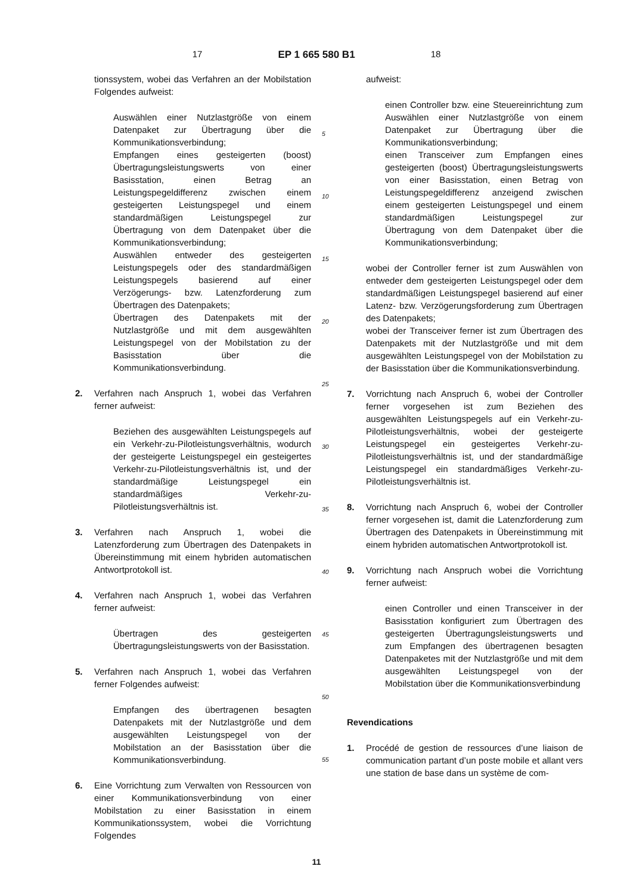17 EP 1 665 580 B1 18
tionssystem, wobei das Verfahren an der Mobilstation Folgendes aufweist:
Auswählen einer Nutzlastgröße von einem Datenpaket zur Übertragung über die Kommunikationsverbindung;
Empfangen eines gesteigerten (boost) Übertragungsleistungswerts von einer Basisstation, einen Betrag an Leistungspegeldifferenz zwischen einem gesteigerten Leistungspegel und einem standardmäßigen Leistungspegel zur Übertragung von dem Datenpaket über die Kommunikationsverbindung;
Auswählen entweder des gesteigerten Leistungspegels oder des standardmäßigen Leistungspegels basierend auf einer Verzögerungs- bzw. Latenzforderung zum Übertragen des Datenpakets;
Übertragen des Datenpakets mit der Nutzlastgröße und mit dem ausgewählten Leistungspegel von der Mobilstation zu der Basisstation über die Kommunikationsverbindung.
2. Verfahren nach Anspruch 1, wobei das Verfahren ferner aufweist:
Beziehen des ausgewählten Leistungspegels auf ein Verkehr-zu-Pilotleistungsverhältnis, wodurch der gesteigerte Leistungspegel ein gesteigertes Verkehr-zu-Pilotleistungsverhältnis ist, und der standardmäßige Leistungspegel ein standardmäßiges Verkehr-zu-Pilotleistungsverhältnis ist.
3. Verfahren nach Anspruch 1, wobei die Latenzforderung zum Übertragen des Datenpakets in Übereinstimmung mit einem hybriden automatischen Antwortprotokoll ist.
4. Verfahren nach Anspruch 1, wobei das Verfahren ferner aufweist:
Übertragen des gesteigerten Übertragungsleistungswerts von der Basisstation.
5. Verfahren nach Anspruch 1, wobei das Verfahren ferner Folgendes aufweist:
Empfangen des übertragenen besagten Datenpakets mit der Nutzlastgröße und dem ausgewählten Leistungspegel von der Mobilstation an der Basisstation über die Kommunikationsverbindung.
6. Eine Vorrichtung zum Verwalten von Ressourcen von einer Kommunikationsverbindung von einer Mobilstation zu einer Basisstation in einem Kommunikationssystem, wobei die Vorrichtung Folgendes
5
10
15
20
25
30
35
40
45
50
55
aufweist:
einen Controller bzw. eine Steuereinrichtung zum Auswählen einer Nutzlastgröße von einem Datenpaket zur Übertragung über die Kommunikationsverbindung;
einen Transceiver zum Empfangen eines gesteigerten (boost) Übertragungsleistungswerts von einer Basisstation, einen Betrag von Leistungspegeldifferenz anzeigend zwischen einem gesteigerten Leistungspegel und einem standardmäßigen Leistungspegel zur Übertragung von dem Datenpaket über die Kommunikationsverbindung;
wobei der Controller ferner ist zum Auswählen von entweder dem gesteigerten Leistungspegel oder dem standardmäßigen Leistungspegel basierend auf einer Latenz- bzw. Verzögerungsforderung zum Übertragen des Datenpakets;
wobei der Transceiver ferner ist zum Übertragen des Datenpakets mit der Nutzlastgröße und mit dem ausgewählten Leistungspegel von der Mobilstation zu der Basisstation über die Kommunikationsverbindung.
7. Vorrichtung nach Anspruch 6, wobei der Controller ferner vorgesehen ist zum Beziehen des ausgewählten Leistungspegels auf ein Verkehr-zu-Pilotleistungsverhältnis, wobei der gesteigerte Leistungspegel ein gesteigertes Verkehr-zu-Pilotleistungsverhältnis ist, und der standardmäßige Leistungspegel ein standardmäßiges Verkehr-zu-Pilotleistungsverhältnis ist.
8. Vorrichtung nach Anspruch 6, wobei der Controller ferner vorgesehen ist, damit die Latenzforderung zum Übertragen des Datenpakets in Übereinstimmung mit einem hybriden automatischen Antwortprotokoll ist.
9. Vorrichtung nach Anspruch wobei die Vorrichtung ferner aufweist:
einen Controller und einen Transceiver in der Basisstation konfiguriert zum Übertragen des gesteigerten Übertragungsleistungswerts und zum Empfangen des übertragenen besagten Datenpaketes mit der Nutzlastgröße und mit dem ausgewählten Leistungspegel von der Mobilstation über die Kommunikationsverbindung
Revendications
1. Procédé de gestion de ressources d’une liaison de communication partant d’un poste mobile et allant vers une station de base dans un système de com-
11